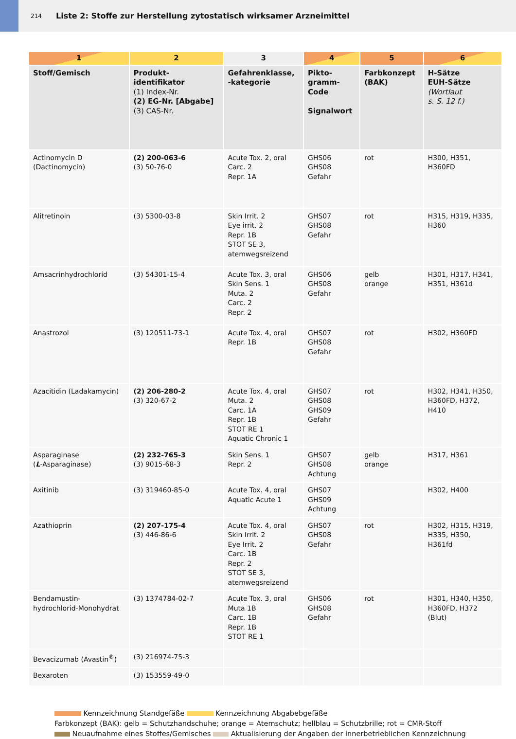214 Liste 2: Stoffe zur Herstellung zytostatisch wirksamer Arzneimittel
| 1 | 2 | 3 | 4 | 5 | 6 |
| --- | --- | --- | --- | --- | --- |
| Stoff/Gemisch | Produkt- identifikator (1) Index-Nr. (2) EG-Nr. [Abgabe] (3) CAS-Nr. | Gefahrenklasse, -kategorie | Pikto- gramm- Code Signalwort | Farbkonzept (BAK) | H-Sätze EUH-Sätze (Wortlaut s. S. 12 f.) |
| Actinomycin D (Dactinomycin) | (2) 200-063-6 (3) 50-76-0 | Acute Tox. 2, oral Carc. 2 Repr. 1A | GHS06 GHS08 Gefahr | rot | H300, H351, H360FD |
| Alitretinoin | (3) 5300-03-8 | Skin Irrit. 2 Eye irrit. 2 Repr. 1B STOT SE 3, atemwegsreizend | GHS07 GHS08 Gefahr | rot | H315, H319, H335, H360 |
| Amsacrinhydrochlorid | (3) 54301-15-4 | Acute Tox. 3, oral Skin Sens. 1 Muta. 2 Carc. 2 Repr. 2 | GHS06 GHS08 Gefahr | gelb orange | H301, H317, H341, H351, H361d |
| Anastrozol | (3) 120511-73-1 | Acute Tox. 4, oral Repr. 1B | GHS07 GHS08 Gefahr | rot | H302, H360FD |
| Azacitidin (Ladakamycin) | (2) 206-280-2 (3) 320-67-2 | Acute Tox. 4, oral Muta. 2 Carc. 1A Repr. 1B STOT RE 1 Aquatic Chronic 1 | GHS07 GHS08 GHS09 Gefahr | rot | H302, H341, H350, H360FD, H372, H410 |
| Asparaginase ( L -Asparaginase) | (2) 232-765-3 (3) 9015-68-3 | Skin Sens. 1 Repr. 2 | GHS07 GHS08 Achtung | gelb orange | H317, H361 |
| Axitinib | (3) 319460-85-0 | Acute Tox. 4, oral Aquatic Acute 1 | GHS07 GHS09 Achtung | | H302, H400 |
| Azathioprin | (2) 207-175-4 (3) 446-86-6 | Acute Tox. 4, oral Skin Irrit. 2 Eye Irrit. 2 Carc. 1B Repr. 2 STOT SE 3, atemwegsreizend | GHS07 GHS08 Gefahr | rot | H302, H315, H319, H335, H350, H361fd |
| Bendamustin- hydrochlorid-Monohydrat | (3) 1374784-02-7 | Acute Tox. 3, oral Muta 1B Carc. 1B Repr. 1B STOT RE 1 | GHS06 GHS08 Gefahr | rot | H301, H340, H350, H360FD, H372 (Blut) |
| Bevacizumab (Avastin<sup>®</sup>) | (3) 216974-75-3 | | | | |
| Bexaroten | (3) 153559-49-0 | | | | |
Kennzeichnung Standgefäße Kennzeichnung Abgabebgefäße
Farbkonzept (BAK): gelb = Schutzhandschuhe; orange = Atemschutz; hellblau = Schutzbrille; rot = CMR-Stoff
Neuaufnahme eines Stoffes/Gemisches Aktualisierung der Angaben der innerbetrieblichen Kennzeichnung